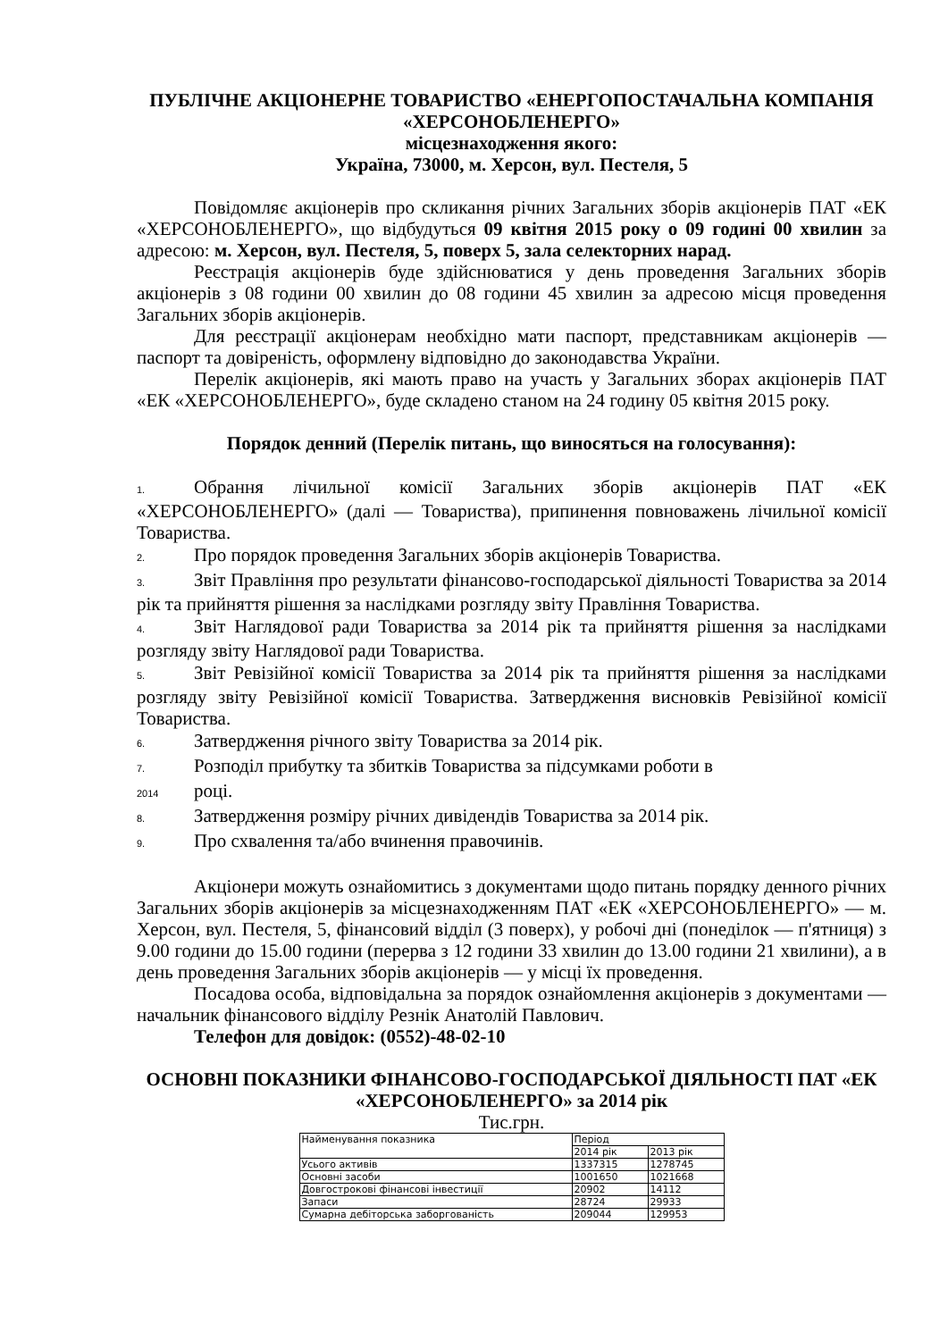ПУБЛІЧНЕ АКЦІОНЕРНЕ ТОВАРИСТВО «ЕНЕРГОПОСТАЧАЛЬНА КОМПАНІЯ «ХЕРСОНОБЛЕНЕРГО»
місцезнаходження якого:
Україна, 73000, м. Херсон, вул. Пестеля, 5
Повідомляє акціонерів про скликання річних Загальних зборів акціонерів ПАТ «ЕК «ХЕРСОНОБЛЕНЕРГО», що відбудуться 09 квітня 2015 року о 09 годині 00 хвилин за адресою: м. Херсон, вул. Пестеля, 5, поверх 5, зала селекторних нарад.
Реєстрація акціонерів буде здійснюватися у день проведення Загальних зборів акціонерів з 08 години 00 хвилин до 08 години 45 хвилин за адресою місця проведення Загальних зборів акціонерів.
Для реєстрації акціонерам необхідно мати паспорт, представникам акціонерів — паспорт та довіреність, оформлену відповідно до законодавства України.
Перелік акціонерів, які мають право на участь у Загальних зборах акціонерів ПАТ «ЕК «ХЕРСОНОБЛЕНЕРГО», буде складено станом на 24 годину 05 квітня 2015 року.
Порядок денний (Перелік питань, що виносяться на голосування):
1. Обрання лічильної комісії Загальних зборів акціонерів ПАТ «ЕК «ХЕРСОНОБЛЕНЕРГО» (далі — Товариства), припинення повноважень лічильної комісії Товариства.
2. Про порядок проведення Загальних зборів акціонерів Товариства.
3. Звіт Правління про результати фінансово-господарської діяльності Товариства за 2014 рік та прийняття рішення за наслідками розгляду звіту Правління Товариства.
4. Звіт Наглядової ради Товариства за 2014 рік та прийняття рішення за наслідками розгляду звіту Наглядової ради Товариства.
5. Звіт Ревізійної комісії Товариства за 2014 рік та прийняття рішення за наслідками розгляду звіту Ревізійної комісії Товариства. Затвердження висновків Ревізійної комісії Товариства.
6. Затвердження річного звіту Товариства за 2014 рік.
7. Розподіл прибутку та збитків Товариства за підсумками роботи в
2014 році.
8. Затвердження розміру річних дивідендів Товариства за 2014 рік.
9. Про схвалення та/або вчинення правочинів.
Акціонери можуть ознайомитись з документами щодо питань порядку денного річних Загальних зборів акціонерів за місцезнаходженням ПАТ «ЕК «ХЕРСОНОБЛЕНЕРГО» — м. Херсон, вул. Пестеля, 5, фінансовий відділ (3 поверх), у робочі дні (понеділок — п'ятниця) з 9.00 години до 15.00 години (перерва з 12 години 33 хвилин до 13.00 години 21 хвилини), а в день проведення Загальних зборів акціонерів — у місці їх проведення.
Посадова особа, відповідальна за порядок ознайомлення акціонерів з документами — начальник фінансового відділу Резнік Анатолій Павлович.
Телефон для довідок: (0552)-48-02-10
ОСНОВНІ ПОКАЗНИКИ ФІНАНСОВО-ГОСПОДАРСЬКОЇ ДІЯЛЬНОСТІ ПАТ «ЕК «ХЕРСОНОБЛЕНЕРГО» за 2014 рік
Тис.грн.
| Найменування показника | Період | |
| | 2014 рік | 2013 рік |
| Усього активів | 1337315 | 1278745 |
| Основні засоби | 1001650 | 1021668 |
| Довгострокові фінансові інвестиції | 20902 | 14112 |
| Запаси | 28724 | 29933 |
| Сумарна дебіторська заборгованість | 209044 | 129953 |